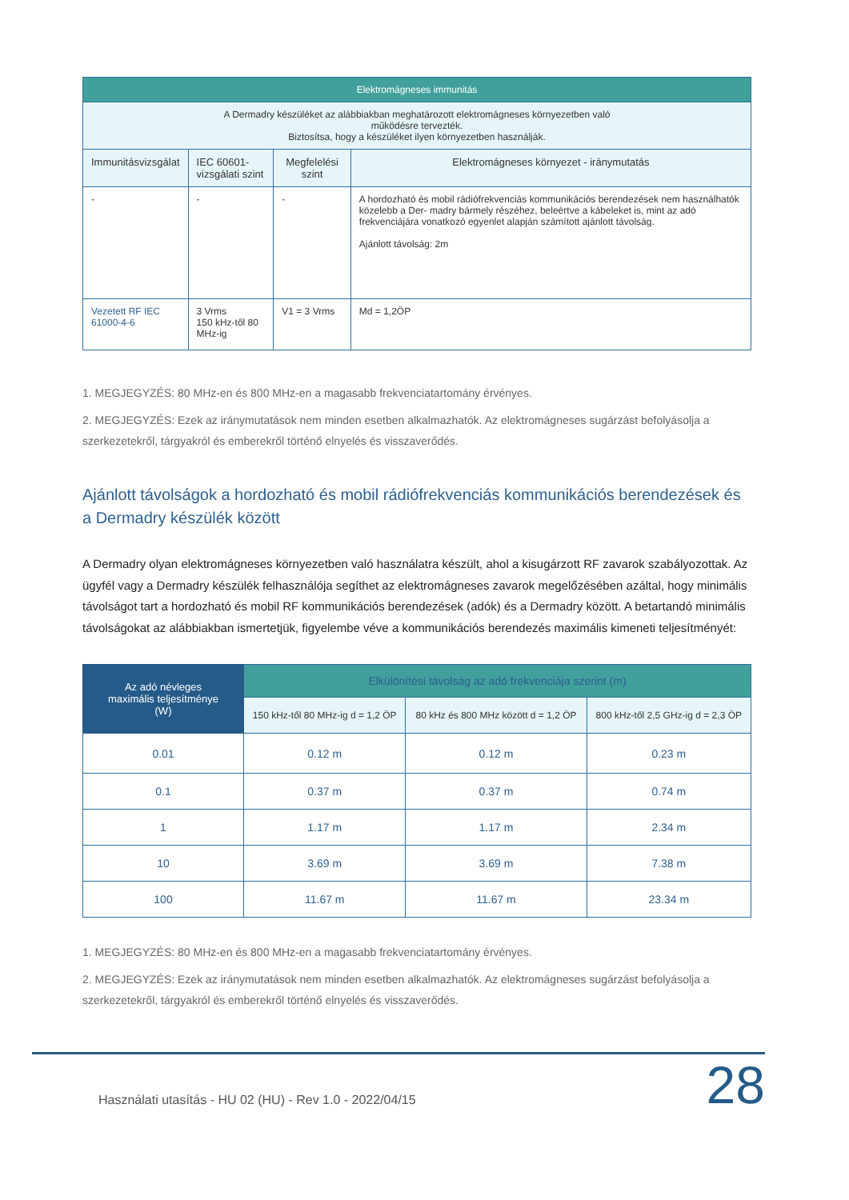| Elektromágneses immunitás | | | |
| --- | --- | --- | --- |
| A Dermadry készüléket az alábbiakban meghatározott elektromágneses környezetben való működésre tervezték. Biztosítsa, hogy a készüléket ilyen környezetben használják. | | | |
| Immunitásvizsgálat | IEC 60601- vizsgálati szint | Megfelelési szint | Elektromágneses környezet - iránymutatás |
| - | - | - | A hordozható és mobil rádiófrekvenciás kommunikációs berendezések nem használhatók közelebb a Der- madry bármely részéhez, beleértve a kábeleket is, mint az adó frekvenciájára vonatkozó egyenlet alapján számított ajánlott távolság. Ajánlott távolság: 2m |
| Vezetett RF IEC 61000-4-6 | 3 Vrms 150 kHz-től 80 MHz-ig | V1 = 3 Vrms | Md = 1,2ÖP |
1. MEGJEGYZÉS: 80 MHz-en és 800 MHz-en a magasabb frekvenciatartomány érvényes.
2. MEGJEGYZÉS: Ezek az iránymutatások nem minden esetben alkalmazhatók. Az elektromágneses sugárzást befolyásolja a szerkezetekről, tárgyakról és emberekről történő elnyelés és visszaverődés.
Ajánlott távolságok a hordozható és mobil rádiófrekvenciás kommunikációs berendezések és a Dermadry készülék között
A Dermadry olyan elektromágneses környezetben való használatra készült, ahol a kisugárzott RF zavarok szabályozottak. Az ügyfél vagy a Dermadry készülék felhasználója segíthet az elektromágneses zavarok megelőzésében azáltal, hogy minimális távolságot tart a hordozható és mobil RF kommunikációs berendezések (adók) és a Dermadry között. A betartandó minimális távolságokat az alábbiakban ismertetjük, figyelembe véve a kommunikációs berendezés maximális kimeneti teljesítményét:
| Az adó névleges maximális teljesítménye (W) | Elkülönítési távolság az adó frekvenciája szerint (m) | | |
| --- | --- | --- | --- |
| | 150 kHz-től 80 MHz-ig d = 1,2 ÖP | 80 kHz és 800 MHz között d = 1,2 ÖP | 800 kHz-től 2,5 GHz-ig d = 2,3 ÖP |
| 0.01 | 0.12 m | 0.12 m | 0.23 m |
| 0.1 | 0.37 m | 0.37 m | 0.74 m |
| 1 | 1.17 m | 1.17 m | 2.34 m |
| 10 | 3.69 m | 3.69 m | 7.38 m |
| 100 | 11.67 m | 11.67 m | 23.34 m |
1. MEGJEGYZÉS: 80 MHz-en és 800 MHz-en a magasabb frekvenciatartomány érvényes.
2. MEGJEGYZÉS: Ezek az iránymutatások nem minden esetben alkalmazhatók. Az elektromágneses sugárzást befolyásolja a szerkezetekről, tárgyakról és emberekről történő elnyelés és visszaverődés.
Használati utasítás - HU 02 (HU) - Rev 1.0 - 2022/04/15 28